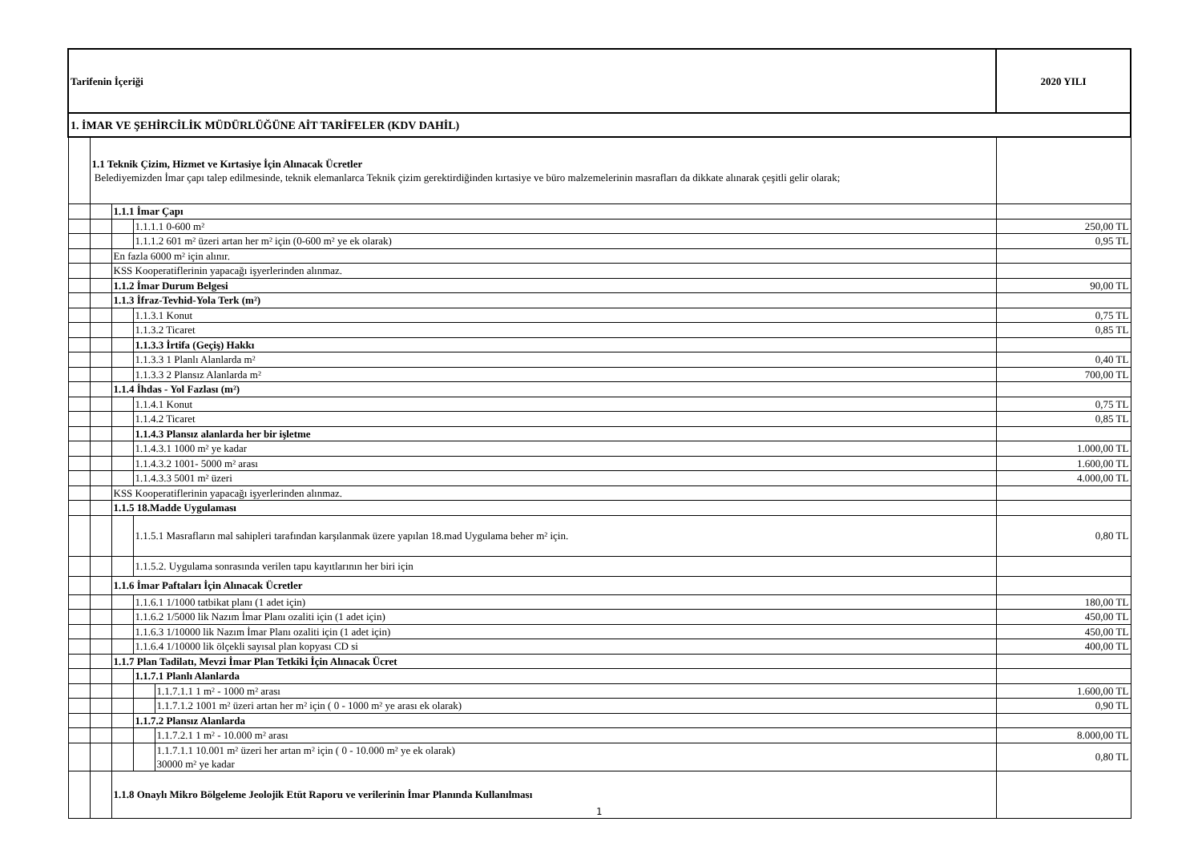| Tarifenin İçeriği | | | | | 2020 YILI |
| --- | --- | --- | --- | --- | --- |
| 1. İMAR VE ŞEHİRCİLİK MÜDÜRLÜĞÜNE AİT TARİFELER (KDV DAHİL) | | | | | |
| | 1.1 Teknik Çizim, Hizmet ve Kırtasiye İçin Alınacak Ücretler Belediyemizden İmar çapı talep edilmesinde, teknik elemanlarca Teknik çizim gerektirdiğinden kırtasiye ve büro malzemelerinin masrafları da dikkate alınarak çeşitli gelir olarak; | | | | |
| | | 1.1.1 İmar Çapı | | | |
| | | | 1.1.1.1 0-600 m² | | 250,00 TL |
| | | | 1.1.1.2 601 m² üzeri artan her m² için (0-600 m² ye ek olarak) | | 0,95 TL |
| | | En fazla 6000 m² için alınır. | | | |
| | | KSS Kooperatiflerinin yapacağı işyerlerinden alınmaz. | | | |
| | | 1.1.2 İmar Durum Belgesi | | | 90,00 TL |
| | | 1.1.3 İfraz-Tevhid-Yola Terk (m²) | | | |
| | | | 1.1.3.1 Konut | | 0,75 TL |
| | | | 1.1.3.2 Ticaret | | 0,85 TL |
| | | | 1.1.3.3 İrtifa (Geçiş) Hakkı | | |
| | | | 1.1.3.3 1 Planlı Alanlarda m² | | 0,40 TL |
| | | | 1.1.3.3 2 Plansız Alanlarda m² | | 700,00 TL |
| | | 1.1.4 İhdas - Yol Fazlası (m²) | | | |
| | | | 1.1.4.1 Konut | | 0,75 TL |
| | | | 1.1.4.2 Ticaret | | 0,85 TL |
| | | | 1.1.4.3 Plansız alanlarda her bir işletme | | |
| | | | 1.1.4.3.1 1000 m² ye kadar | | 1.000,00 TL |
| | | | 1.1.4.3.2 1001- 5000 m² arası | | 1.600,00 TL |
| | | | 1.1.4.3.3 5001 m² üzeri | | 4.000,00 TL |
| | | KSS Kooperatiflerinin yapacağı işyerlerinden alınmaz. | | | |
| | | 1.1.5 18.Madde Uygulaması | | | |
| | | | 1.1.5.1 Masrafların mal sahipleri tarafından karşılanmak üzere yapılan 18.mad Uygulama beher m² için. | | 0,80 TL |
| | | | 1.1.5.2. Uygulama sonrasında verilen tapu kayıtlarının her biri için | | |
| | | 1.1.6 İmar Paftaları İçin Alınacak Ücretler | | | |
| | | | 1.1.6.1 1/1000 tatbikat planı (1 adet için) | | 180,00 TL |
| | | | 1.1.6.2 1/5000 lik Nazım İmar Planı ozaliti için (1 adet için) | | 450,00 TL |
| | | | 1.1.6.3 1/10000 lik Nazım İmar Planı ozaliti için (1 adet için) | | 450,00 TL |
| | | | 1.1.6.4 1/10000 lik ölçekli sayısal plan kopyası CD si | | 400,00 TL |
| | | 1.1.7 Plan Tadilatı, Mevzi İmar Plan Tetkiki İçin Alınacak Ücret | | | |
| | | | 1.1.7.1 Planlı Alanlarda | | |
| | | | | 1.1.7.1.1 1 m² - 1000 m² arası | 1.600,00 TL |
| | | | | 1.1.7.1.2 1001 m² üzeri artan her m² için ( 0 - 1000 m² ye arası ek olarak) | 0,90 TL |
| | | | 1.1.7.2 Plansız Alanlarda | | |
| | | | | 1.1.7.2.1 1 m² - 10.000 m² arası | 8.000,00 TL |
| | | | | 1.1.7.1.1 10.001 m² üzeri her artan m² için ( 0 - 10.000 m² ye ek olarak) 30000 m² ye kadar | 0,80 TL |
| | | 1.1.8 Onaylı Mikro Bölgeleme Jeolojik Etüt Raporu ve verilerinin İmar Planında Kullanılması | | | |
1